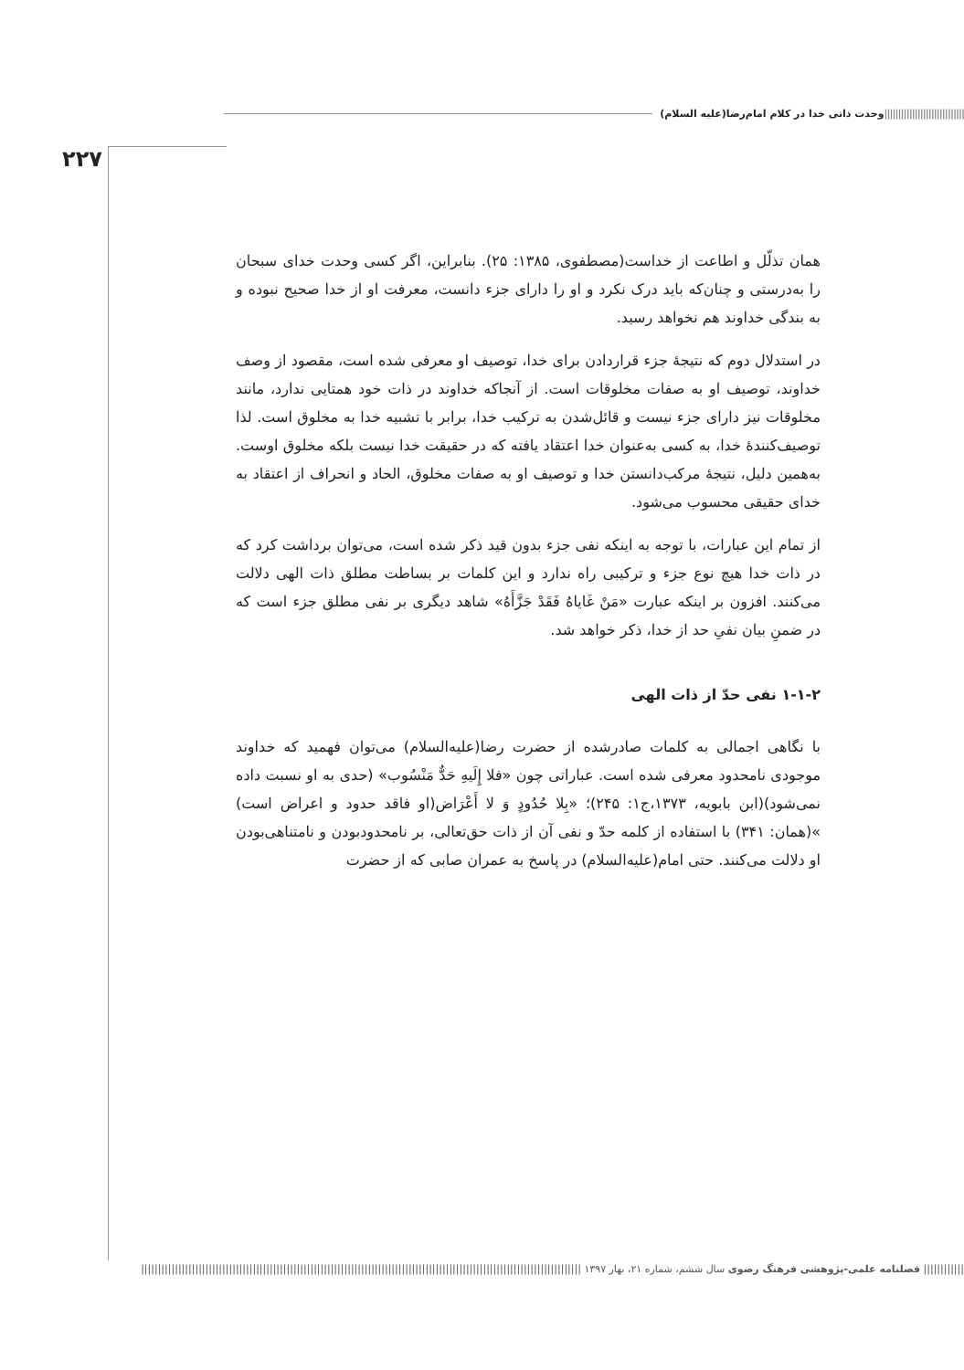||||||||||||||||||||||||||||| وحدت ذاتی خدا در کلام امام‌رضا(علیه السلام)
۲۲۷
همان تذلّل و اطاعت از خداست(مصطفوی، ۱۳۸۵: ۲۵). بنابراین، اگر کسی وحدت خدای سبحان را به‌درستی و چنان‌که باید درک نکرد و او را دارای جزء دانست، معرفت او از خدا صحیح نبوده و به بندگی خداوند هم نخواهد رسید.
در استدلال دوم که نتیجهٔ جزء قراردادن برای خدا، توصیف او معرفی شده است، مقصود از وصف خداوند، توصیف او به صفات مخلوقات است. از آنجاکه خداوند در ذات خود همتایی ندارد، مانند مخلوقات نیز دارای جزء نیست و قائل‌شدن به ترکیب خدا، برابر با تشبیه خدا به مخلوق است. لذا توصیف‌کنندهٔ خدا، به کسی به‌عنوان خدا اعتقاد یافته که در حقیقت خدا نیست بلکه مخلوق اوست. به‌همین دلیل، نتیجهٔ مرکب‌دانستن خدا و توصیف او به صفات مخلوق، الحاد و انحراف از اعتقاد به خدای حقیقی محسوب می‌شود.
از تمام این عبارات، با توجه به اینکه نفی جزء بدون قید ذکر شده است، می‌توان برداشت کرد که در ذات خدا هیچ نوع جزء و ترکیبی راه ندارد و این کلمات بر بساطت مطلق ذات الهی دلالت می‌کنند. افزون بر اینکه عبارت «مَنْ غَایاهُ فَقَدْ جَزَّأَهُ» شاهد دیگری بر نفی مطلق جزء است که در ضمنِ بیان نفیِ حد از خدا، ذکر خواهد شد.
۱-۱-۲ نفی حدّ از ذات الهی
با نگاهی اجمالی به کلمات صادرشده از حضرت رضا(علیه‌السلام) می‌توان فهمید که خداوند موجودی نامحدود معرفی شده است. عباراتی چون «فلا إِلَیهِ حَدٌّ مَنْسُوب» (حدی به او نسبت داده نمی‌شود)(ابن بابویه، ۱۳۷۳،ج۱: ۲۴۵)؛ «بِلا حُدُودٍ وَ لا أَعْرَاض(او فاقد حدود و اعراض است) »(همان: ۳۴۱) با استفاده از کلمه حدّ و نفی آن از ذات حق‌تعالی، بر نامحدودبودن و نامتناهی‌بودن او دلالت می‌کنند. حتی امام(علیه‌السلام) در پاسخ به عمران صابی که از حضرت
|||||||||||| فصلنامه علمی-پژوهشی فرهنگ رضوی سال ششم، شماره ۲۱، بهار ۱۳۹۷ ||||||||||||||||||||||||||||||||||||||||||||||||||||||||||||||||||||||||||||||||||||||||||||||||||||||||||||||||||||||||||||||||||